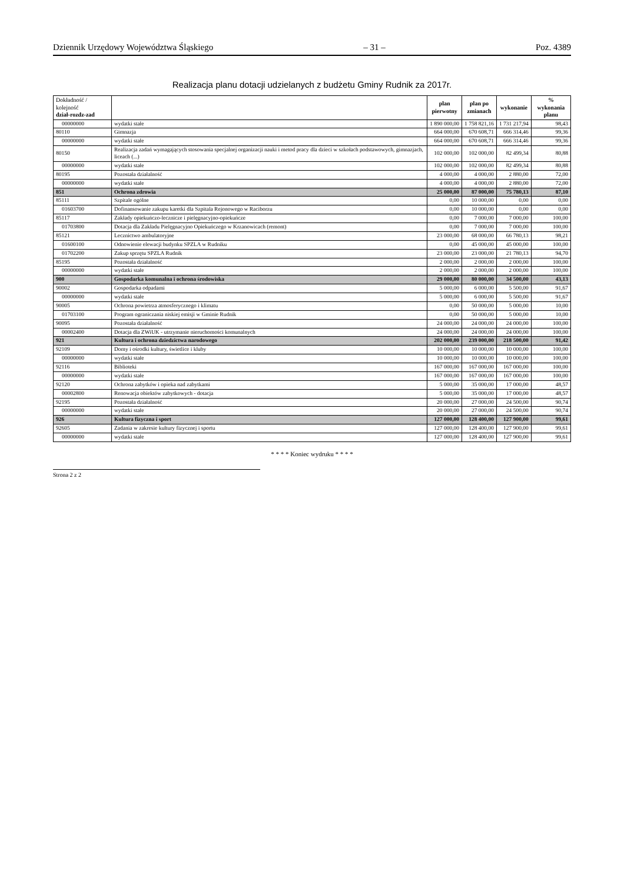Dziennik Urzędowy Województwa Śląskiego – 31 – Poz. 4389
Realizacja planu dotacji udzielanych z budżetu Gminy Rudnik za 2017r.
| Dokładność / kolejność dział-rozdz-zad | | plan pierwotny | plan po zmianach | wykonanie | % wykonania planu |
| --- | --- | --- | --- | --- | --- |
| 00000000 | wydatki stałe | 1 890 000,00 | 1 758 821,16 | 1 731 217,94 | 98,43 |
| 80110 | Gimnazja | 664 000,00 | 670 608,71 | 666 314,46 | 99,36 |
| 00000000 | wydatki stałe | 664 000,00 | 670 608,71 | 666 314,46 | 99,36 |
| 80150 | Realizacja zadań wymagających stosowania specjalnej organizacji nauki i metod pracy dla dzieci w szkołach podstawowych, gimnazjach, liceach (...) | 102 000,00 | 102 000,00 | 82 499,34 | 80,88 |
| 00000000 | wydatki stałe | 102 000,00 | 102 000,00 | 82 499,34 | 80,88 |
| 80195 | Pozostała działalność | 4 000,00 | 4 000,00 | 2 880,00 | 72,00 |
| 00000000 | wydatki stałe | 4 000,00 | 4 000,00 | 2 880,00 | 72,00 |
| 851 | Ochrona zdrowia | 25 000,00 | 87 000,00 | 75 780,13 | 87,10 |
| 85111 | Szpitale ogólne | 0,00 | 10 000,00 | 0,00 | 0,00 |
| 01603700 | Dofinansowanie zakupu karetki dla Szpitala Rejonowego w Raciborzu | 0,00 | 10 000,00 | 0,00 | 0,00 |
| 85117 | Zakłady opiekuńczo-lecznicze i pielęgnacyjno-opiekuńcze | 0,00 | 7 000,00 | 7 000,00 | 100,00 |
| 01703800 | Dotacja dla Zakładu Pielęgnacyjno Opiekuńczego w Krzanowicach (remont) | 0,00 | 7 000,00 | 7 000,00 | 100,00 |
| 85121 | Lecznictwo ambulatoryjne | 23 000,00 | 68 000,00 | 66 780,13 | 98,21 |
| 01600100 | Odnowienie elewacji budynku SPZLA w Rudniku | 0,00 | 45 000,00 | 45 000,00 | 100,00 |
| 01702200 | Zakup sprzętu SPZLA Rudnik | 23 000,00 | 23 000,00 | 21 780,13 | 94,70 |
| 85195 | Pozostała działalność | 2 000,00 | 2 000,00 | 2 000,00 | 100,00 |
| 00000000 | wydatki stałe | 2 000,00 | 2 000,00 | 2 000,00 | 100,00 |
| 900 | Gospodarka komunalna i ochrona środowiska | 29 000,00 | 80 000,00 | 34 500,00 | 43,13 |
| 90002 | Gospodarka odpadami | 5 000,00 | 6 000,00 | 5 500,00 | 91,67 |
| 00000000 | wydatki stałe | 5 000,00 | 6 000,00 | 5 500,00 | 91,67 |
| 90005 | Ochrona powietrza atmosferycznego i klimatu | 0,00 | 50 000,00 | 5 000,00 | 10,00 |
| 01703100 | Program ograniczania niskiej emisji w Gminie Rudnik | 0,00 | 50 000,00 | 5 000,00 | 10,00 |
| 90095 | Pozostała działalność | 24 000,00 | 24 000,00 | 24 000,00 | 100,00 |
| 00002400 | Dotacja dla ZWiUK - utrzymanie nieruchomości komunalnych | 24 000,00 | 24 000,00 | 24 000,00 | 100,00 |
| 921 | Kultura i ochrona dziedzictwa narodowego | 202 000,00 | 239 000,00 | 218 500,00 | 91,42 |
| 92109 | Domy i ośrodki kultury, świetlice i kluby | 10 000,00 | 10 000,00 | 10 000,00 | 100,00 |
| 00000000 | wydatki stałe | 10 000,00 | 10 000,00 | 10 000,00 | 100,00 |
| 92116 | Biblioteki | 167 000,00 | 167 000,00 | 167 000,00 | 100,00 |
| 00000000 | wydatki stałe | 167 000,00 | 167 000,00 | 167 000,00 | 100,00 |
| 92120 | Ochrona zabytków i opieka nad zabytkami | 5 000,00 | 35 000,00 | 17 000,00 | 48,57 |
| 00002800 | Renowacja obiektów zabytkowych - dotacja | 5 000,00 | 35 000,00 | 17 000,00 | 48,57 |
| 92195 | Pozostała działalność | 20 000,00 | 27 000,00 | 24 500,00 | 90,74 |
| 00000000 | wydatki stałe | 20 000,00 | 27 000,00 | 24 500,00 | 90,74 |
| 926 | Kultura fizyczna i sport | 127 000,00 | 128 400,00 | 127 900,00 | 99,61 |
| 92605 | Zadania w zakresie kultury fizycznej i sportu | 127 000,00 | 128 400,00 | 127 900,00 | 99,61 |
| 00000000 | wydatki stałe | 127 000,00 | 128 400,00 | 127 900,00 | 99,61 |
* * * * Koniec wydruku * * * *
Strona 2 z 2